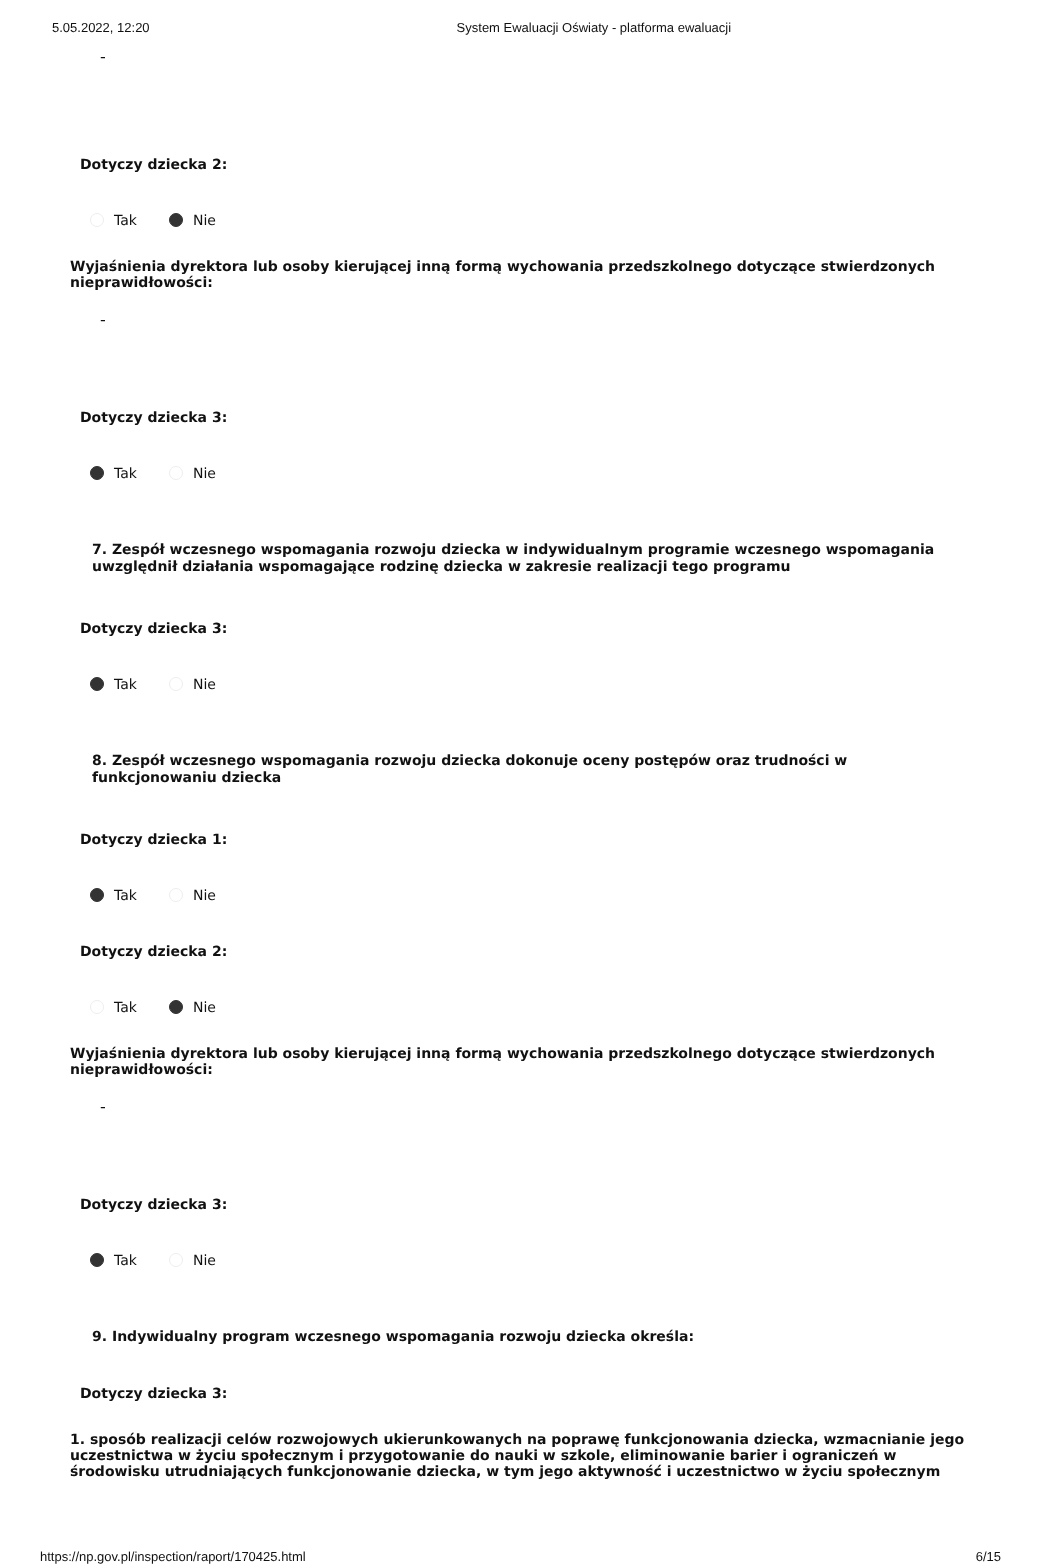5.05.2022, 12:20 System Ewaluacji Oświaty - platforma ewaluacji
-
Dotyczy dziecka 2:
Tak Nie
Wyjaśnienia dyrektora lub osoby kierującej inną formą wychowania przedszkolnego dotyczące stwierdzonych nieprawidłowości:
-
Dotyczy dziecka 3:
Tak Nie
7. Zespół wczesnego wspomagania rozwoju dziecka w indywidualnym programie wczesnego wspomagania uwzględnił działania wspomagające rodzinę dziecka w zakresie realizacji tego programu
Dotyczy dziecka 3:
Tak Nie
8. Zespół wczesnego wspomagania rozwoju dziecka dokonuje oceny postępów oraz trudności w funkcjonowaniu dziecka
Dotyczy dziecka 1:
Tak Nie
Dotyczy dziecka 2:
Tak Nie
Wyjaśnienia dyrektora lub osoby kierującej inną formą wychowania przedszkolnego dotyczące stwierdzonych nieprawidłowości:
-
Dotyczy dziecka 3:
Tak Nie
9. Indywidualny program wczesnego wspomagania rozwoju dziecka określa:
Dotyczy dziecka 3:
1. sposób realizacji celów rozwojowych ukierunkowanych na poprawę funkcjonowania dziecka, wzmacnianie jego uczestnictwa w życiu społecznym i przygotowanie do nauki w szkole, eliminowanie barier i ograniczeń w środowisku utrudniających funkcjonowanie dziecka, w tym jego aktywność i uczestnictwo w życiu społecznym
https://np.gov.pl/inspection/raport/170425.html 6/15